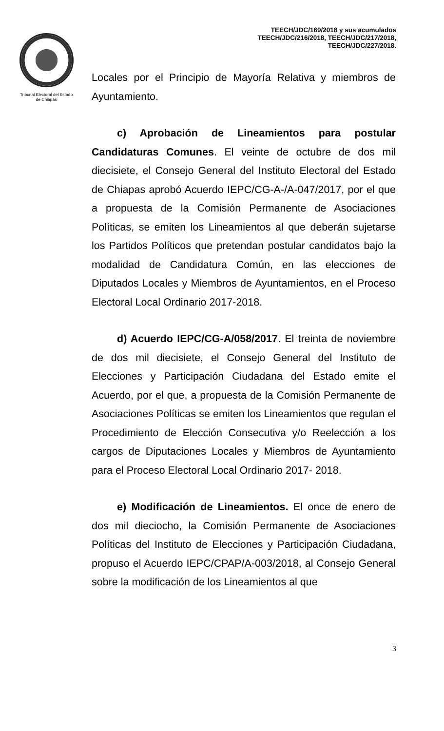TEECH/JDC/169/2018 y sus acumulados
TEECH/JDC/216/2018, TEECH/JDC/217/2018,
TEECH/JDC/227/2018.
Tribunal Electoral del Estado
de Chiapas
Locales por el Principio de Mayoría Relativa y miembros de Ayuntamiento.
c) Aprobación de Lineamientos para postular Candidaturas Comunes. El veinte de octubre de dos mil diecisiete, el Consejo General del Instituto Electoral del Estado de Chiapas aprobó Acuerdo IEPC/CG-A-/A-047/2017, por el que a propuesta de la Comisión Permanente de Asociaciones Políticas, se emiten los Lineamientos al que deberán sujetarse los Partidos Políticos que pretendan postular candidatos bajo la modalidad de Candidatura Común, en las elecciones de Diputados Locales y Miembros de Ayuntamientos, en el Proceso Electoral Local Ordinario 2017-2018.
d) Acuerdo IEPC/CG-A/058/2017. El treinta de noviembre de dos mil diecisiete, el Consejo General del Instituto de Elecciones y Participación Ciudadana del Estado emite el Acuerdo, por el que, a propuesta de la Comisión Permanente de Asociaciones Políticas se emiten los Lineamientos que regulan el Procedimiento de Elección Consecutiva y/o Reelección a los cargos de Diputaciones Locales y Miembros de Ayuntamiento para el Proceso Electoral Local Ordinario 2017- 2018.
e) Modificación de Lineamientos. El once de enero de dos mil dieciocho, la Comisión Permanente de Asociaciones Políticas del Instituto de Elecciones y Participación Ciudadana, propuso el Acuerdo IEPC/CPAP/A-003/2018, al Consejo General sobre la modificación de los Lineamientos al que
3